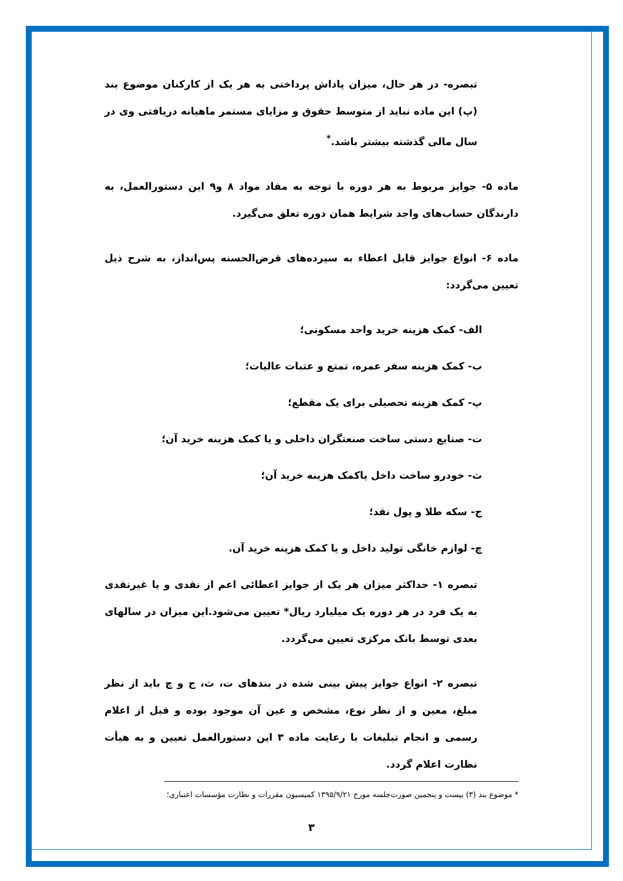تبصره‑ در هر حال، میزان پاداش پرداختی به هر یک از کارکنان موضوع بند (پ) این ماده نباید از متوسط حقوق و مزایای مستمر ماهیانه دریافتی وی در سال مالی گذشته بیشتر باشد.<sup>*</sup>
ماده ۵‑ جوایز مربوط به هر دوره با توجه به مفاد مواد ۸ و۹ این دستورالعمل، به دارندگان حساب‌های واجد شرایط همان دوره تعلق می‌گیرد.
ماده ۶‑ انواع جوایز قابل اعطاء به سپرده‌های قرض‌الحسنه پس‌انداز، به شرح ذیل تعیین می‌گردد:
الف- کمک هزینه خرید واحد مسکونی؛
ب- کمک هزینه سفر عمره، تمتع و عتبات عالیات؛
پ- کمک هزینه تحصیلی برای یک مقطع؛
ت- صنایع دستی ساخت صنعتگران داخلی و یا کمک هزینه خرید آن؛
ث- خودرو ساخت داخل یاکمک هزینه خرید آن؛
ج- سکه طلا و پول نقد؛
چ- لوازم خانگی تولید داخل و یا کمک هزینه خرید آن.
تبصره ۱‑ حداکثر میزان هر یک از جوایز اعطائی اعم از نقدی و یا غیرنقدی به یک فرد در هر دوره یک میلیارد ریال* تعیین می‌شود.این میزان در سالهای بعدی توسط بانک مرکزی تعیین می‌گردد.
تبصره ۲‑ انواع جوایز پیش بینی شده در بندهای ت، ث، ج و چ باید از نظر مبلغ، معین و از نظر نوع، مشخص و عین آن موجود بوده و قبل از اعلام رسمی و انجام تبلیغات با رعایت ماده ۳ این دستورالعمل تعیین و به هیأت نظارت اعلام گردد.
* موضوع بند (۳) بیست و پنجمین صورت‌جلسه مورخ ۱۳۹۵/۹/۲۱ کمیسیون مقررات و نظارت مؤسسات اعتباری؛
۳